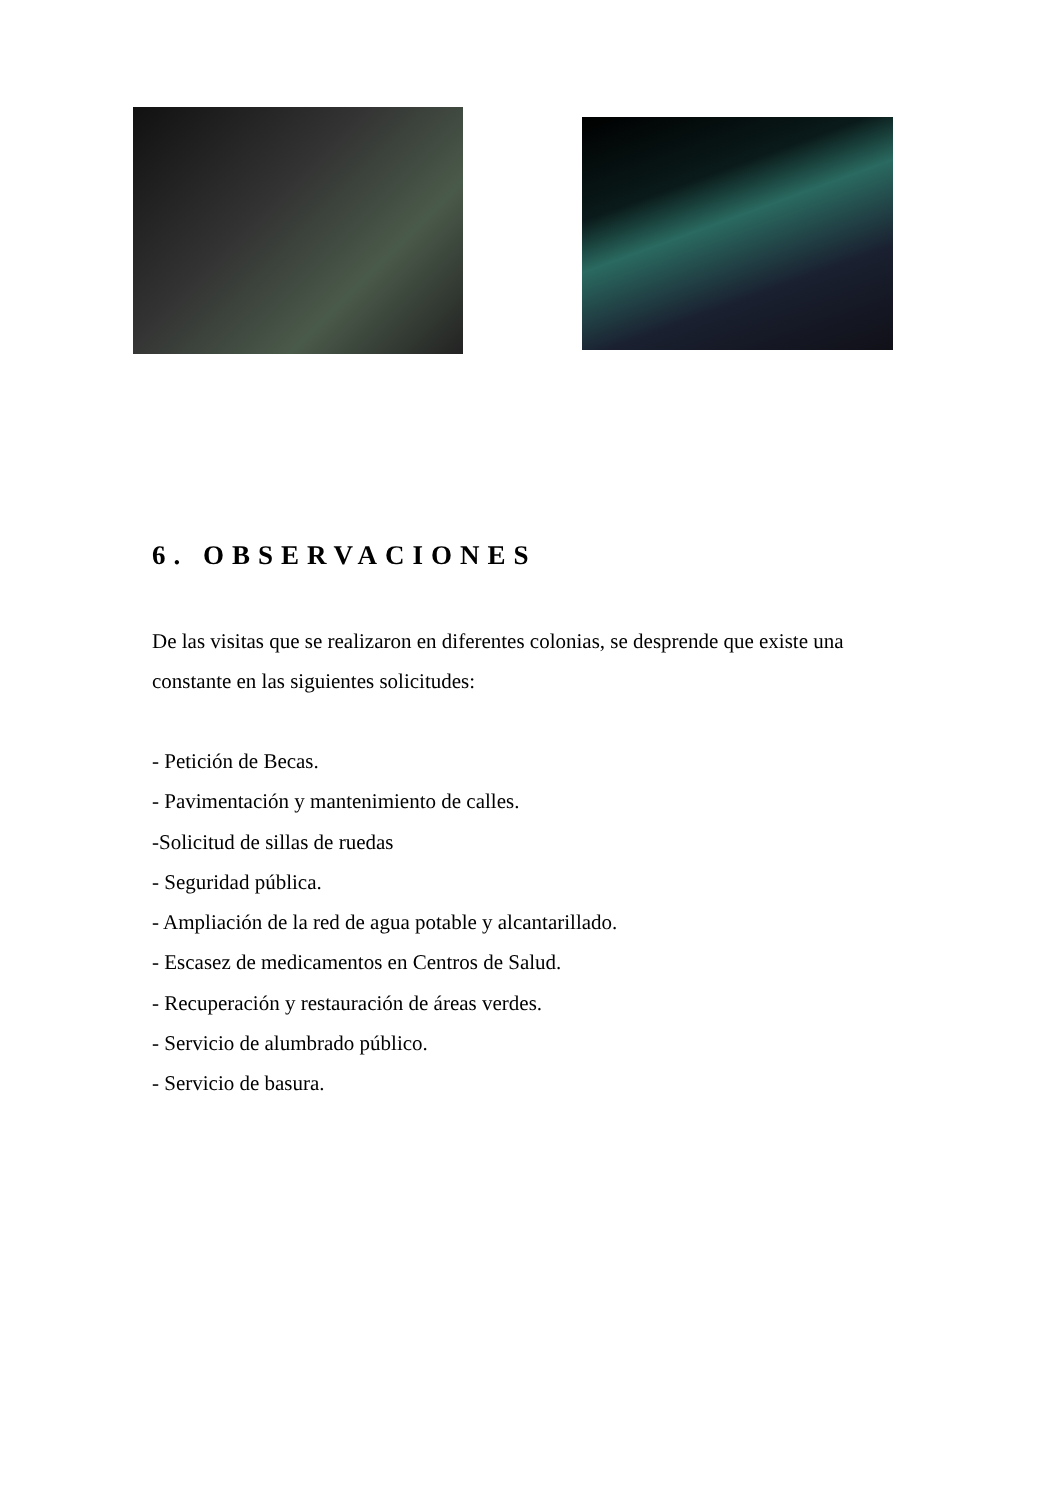6. OBSERVACIONES
De las visitas que se realizaron en diferentes colonias, se desprende que existe una constante en las siguientes solicitudes:
- Petición de Becas.
- Pavimentación y mantenimiento de calles.
-Solicitud de sillas de ruedas
- Seguridad pública.
- Ampliación de la red de agua potable y alcantarillado.
- Escasez de medicamentos en Centros de Salud.
- Recuperación y restauración de áreas verdes.
- Servicio de alumbrado público.
- Servicio de basura.